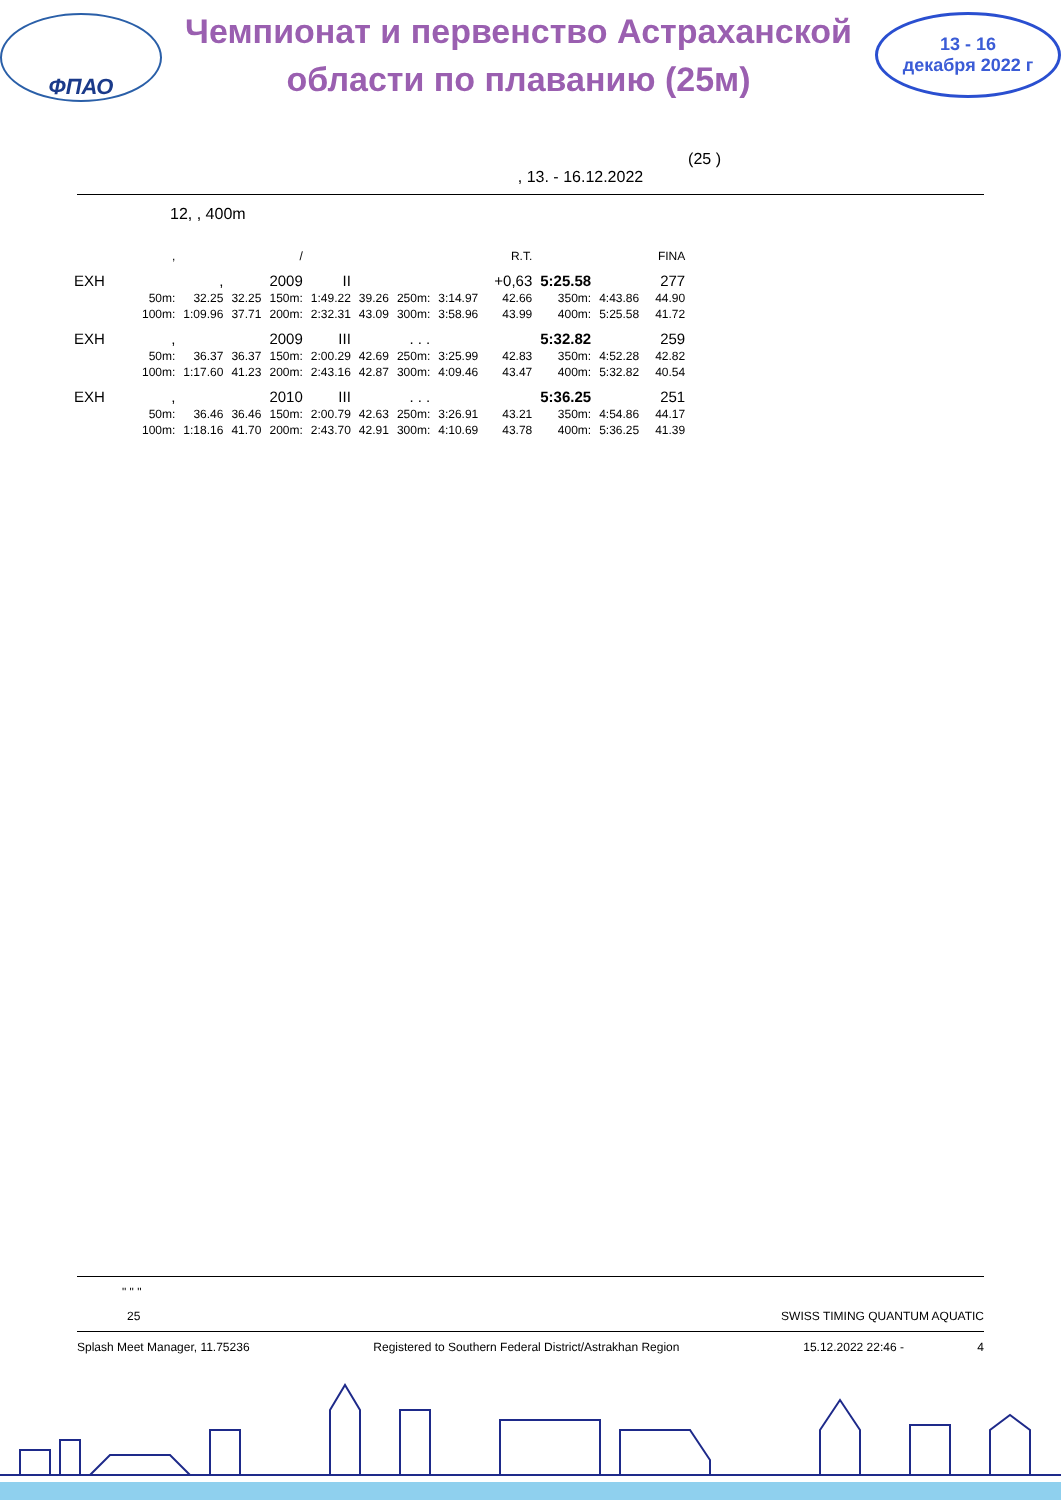ФПАО
Чемпионат и первенство Астраханской
области по плаванию (25м)
13 - 16
декабря 2022 г
(25 )
, 13. - 16.12.2022
12, , 400m
| | , | | | / | | | | | | R.T. | | | | FINA |
| EXH | | , | | 2009 | II | | | | | +0,63 | 5:25.58 | | | 277 |
| | 50m: | 32.25 | 32.25 | 150m: | 1:49.22 | 39.26 | 250m: | 3:14.97 | | 42.66 | 350m: | 4:43.86 | | 44.90 |
| | 100m: | 1:09.96 | 37.71 | 200m: | 2:32.31 | 43.09 | 300m: | 3:58.96 | | 43.99 | 400m: | 5:25.58 | | 41.72 |
| EXH | , | | | 2009 | III | | . . . | | | | 5:32.82 | | | 259 |
| | 50m: | 36.37 | 36.37 | 150m: | 2:00.29 | 42.69 | 250m: | 3:25.99 | | 42.83 | 350m: | 4:52.28 | | 42.82 |
| | 100m: | 1:17.60 | 41.23 | 200m: | 2:43.16 | 42.87 | 300m: | 4:09.46 | | 43.47 | 400m: | 5:32.82 | | 40.54 |
| EXH | , | | | 2010 | III | | . . . | | | | 5:36.25 | | | 251 |
| | 50m: | 36.46 | 36.46 | 150m: | 2:00.79 | 42.63 | 250m: | 3:26.91 | | 43.21 | 350m: | 4:54.86 | | 44.17 |
| | 100m: | 1:18.16 | 41.70 | 200m: | 2:43.70 | 42.91 | 300m: | 4:10.69 | | 43.78 | 400m: | 5:36.25 | | 41.39 |
" " "
25 SWISS TIMING QUANTUM AQUATIC
Splash Meet Manager, 11.75236 Registered to Southern Federal District/Astrakhan Region 15.12.2022 22:46 - 4